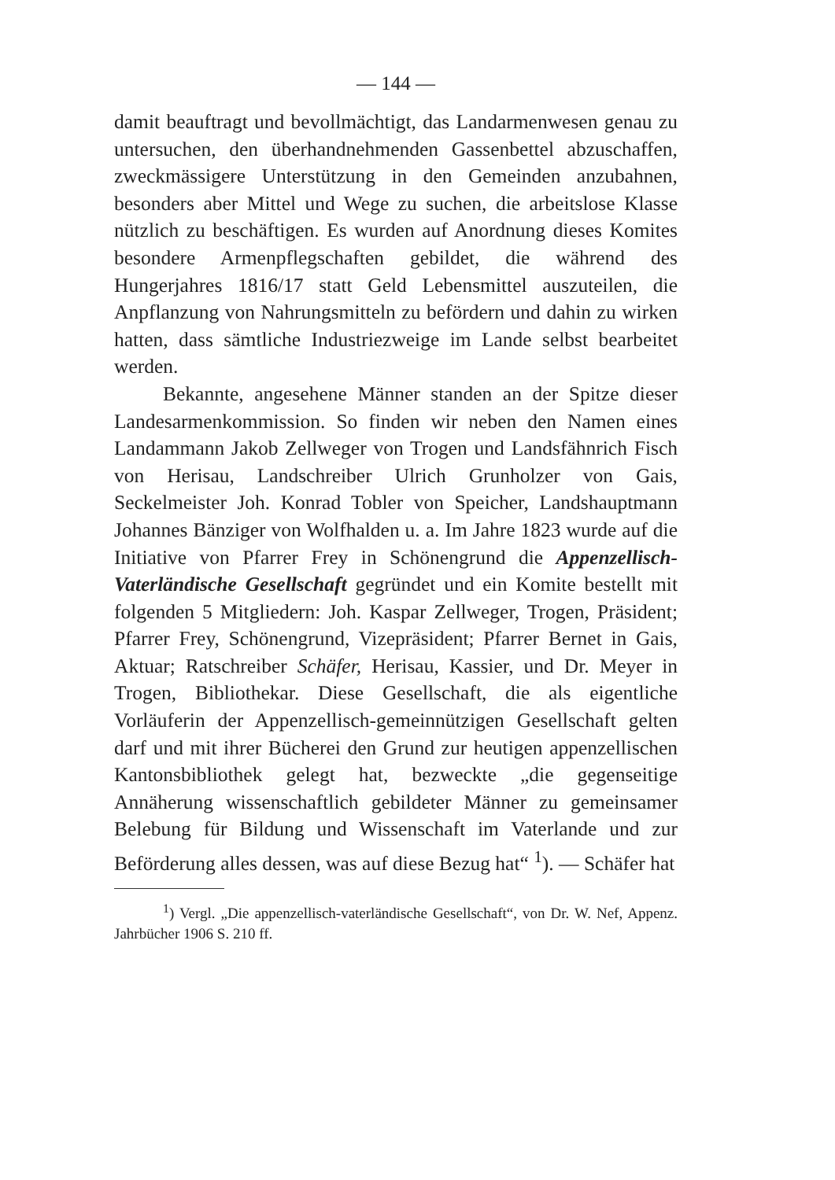— 144 —
damit beauftragt und bevollmächtigt, das Landarmenwesen genau zu untersuchen, den überhandnehmenden Gassenbettel abzuschaffen, zweckmässigere Unterstützung in den Gemeinden anzubahnen, besonders aber Mittel und Wege zu suchen, die arbeitslose Klasse nützlich zu beschäftigen. Es wurden auf Anordnung dieses Komites besondere Armenpflegschaften gebildet, die während des Hungerjahres 1816/17 statt Geld Lebensmittel auszuteilen, die Anpflanzung von Nahrungsmitteln zu befördern und dahin zu wirken hatten, dass sämtliche Industriezweige im Lande selbst bearbeitet werden.
Bekannte, angesehene Männer standen an der Spitze dieser Landesarmenkommission. So finden wir neben den Namen eines Landammann Jakob Zellweger von Trogen und Landsfähnrich Fisch von Herisau, Landschreiber Ulrich Grunholzer von Gais, Seckelmeister Joh. Konrad Tobler von Speicher, Landshauptmann Johannes Bänziger von Wolfhalden u. a. Im Jahre 1823 wurde auf die Initiative von Pfarrer Frey in Schönengrund die Appenzellisch-Vaterländische Gesellschaft gegründet und ein Komite bestellt mit folgenden 5 Mitgliedern: Joh. Kaspar Zellweger, Trogen, Präsident; Pfarrer Frey, Schönengrund, Vizepräsident; Pfarrer Bernet in Gais, Aktuar; Ratschreiber Schäfer, Herisau, Kassier, und Dr. Meyer in Trogen, Bibliothekar. Diese Gesellschaft, die als eigentliche Vorläuferin der Appenzellisch-gemeinnützigen Gesellschaft gelten darf und mit ihrer Bücherei den Grund zur heutigen appenzellischen Kantonsbibliothek gelegt hat, bezweckte „die gegenseitige Annäherung wissenschaftlich gebildeter Männer zu gemeinsamer Belebung für Bildung und Wissenschaft im Vaterlande und zur Beförderung alles dessen, was auf diese Bezug hat“ <sup>1</sup>). — Schäfer hat
<sup>1</sup>) Vergl. „Die appenzellisch-vaterländische Gesellschaft“, von Dr. W. Nef, Appenz. Jahrbücher 1906 S. 210 ff.